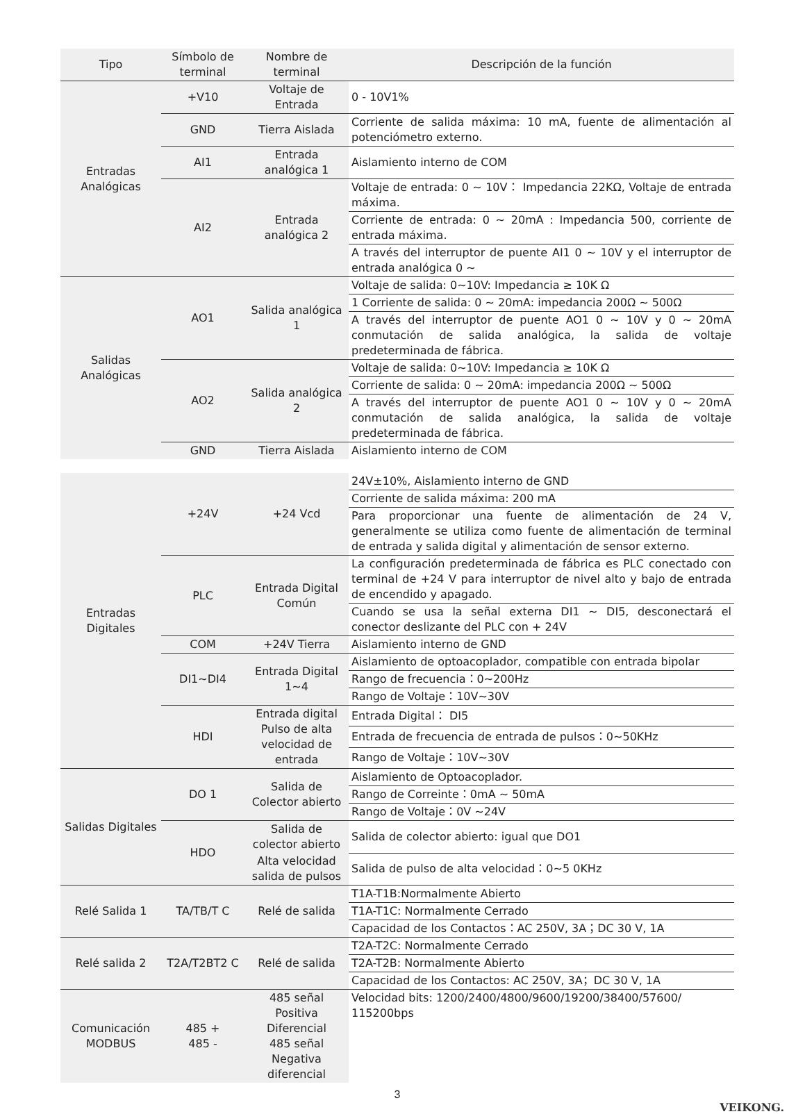| Tipo | Símbolo de terminal | Nombre de terminal | Descripción de la función |
| --- | --- | --- | --- |
| Entradas Analógicas | +V10 | Voltaje de Entrada | 0 - 10V1% |
| | GND | Tierra Aislada | Corriente de salida máxima: 10 mA, fuente de alimentación al potenciómetro externo. |
| | AI1 | Entrada analógica 1 | Aislamiento interno de COM |
| | AI2 | Entrada analógica 2 | Voltaje de entrada: 0 ~ 10V： Impedancia 22KΩ, Voltaje de entrada máxima. |
| | | | Corriente de entrada: 0 ~ 20mA : Impedancia 500, corriente de entrada máxima. |
| | | | A través del interruptor de puente AI1 0 ~ 10V y el interruptor de entrada analógica 0 ~ |
| Salidas Analógicas | AO1 | Salida analógica 1 | Voltaje de salida: 0~10V: Impedancia ≥ 10K Ω |
| | | | 1 Corriente de salida: 0 ~ 20mA: impedancia 200Ω ~ 500Ω |
| | | | A través del interruptor de puente AO1 0 ~ 10V y 0 ~ 20mA conmutación de salida analógica, la salida de voltaje predeterminada de fábrica. |
| | AO2 | Salida analógica 2 | Voltaje de salida: 0~10V: Impedancia ≥ 10K Ω |
| | | | Corriente de salida: 0 ~ 20mA: impedancia 200Ω ~ 500Ω |
| | | | A través del interruptor de puente AO1 0 ~ 10V y 0 ~ 20mA conmutación de salida analógica, la salida de voltaje predeterminada de fábrica. |
| | GND | Tierra Aislada | Aislamiento interno de COM |
| Entradas Digitales | +24V | +24 Vcd | 24V±10%, Aislamiento interno de GND |
| | | | Corriente de salida máxima: 200 mA |
| | | | Para proporcionar una fuente de alimentación de 24 V, generalmente se utiliza como fuente de alimentación de terminal de entrada y salida digital y alimentación de sensor externo. |
| | PLC | Entrada Digital Común | La configuración predeterminada de fábrica es PLC conectado con terminal de +24 V para interruptor de nivel alto y bajo de entrada de encendido y apagado. |
| | | | Cuando se usa la señal externa DI1 ~ DI5, desconectará el conector deslizante del PLC con + 24V |
| | COM | +24V Tierra | Aislamiento interno de GND |
| | DI1~DI4 | Entrada Digital 1~4 | Aislamiento de optoacoplador, compatible con entrada bipolar |
| | | | Rango de frecuencia：0~200Hz |
| | | | Rango de Voltaje：10V~30V |
| | HDI | Entrada digital Pulso de alta velocidad de entrada | Entrada Digital： DI5 |
| | | | Entrada de frecuencia de entrada de pulsos：0~50KHz |
| | | | Rango de Voltaje：10V~30V |
| Salidas Digitales | DO 1 | Salida de Colector abierto | Aislamiento de Optoacoplador. |
| | | | Rango de Correinte：0mA ~ 50mA |
| | | | Rango de Voltaje：0V ~24V |
| | HDO | Salida de colector abierto | Salida de colector abierto: igual que DO1 |
| | | Alta velocidad salida de pulsos | Salida de pulso de alta velocidad：0~5 0KHz |
| Relé Salida 1 | TA/TB/T C | Relé de salida | T1A-T1B:Normalmente Abierto |
| | | | T1A-T1C: Normalmente Cerrado |
| | | | Capacidad de los Contactos：AC 250V, 3A；DC 30 V, 1A |
| Relé salida 2 | T2A/T2BT2 C | Relé de salida | T2A-T2C: Normalmente Cerrado |
| | | | T2A-T2B: Normalmente Abierto |
| | | | Capacidad de los Contactos: AC 250V, 3A；DC 30 V, 1A |
| Comunicación MODBUS | 485 + 485 - | 485 señal Positiva Diferencial 485 señal Negativa diferencial | Velocidad bits: 1200/2400/4800/9600/19200/38400/57600/ 115200bps |
3
VEIKONG.